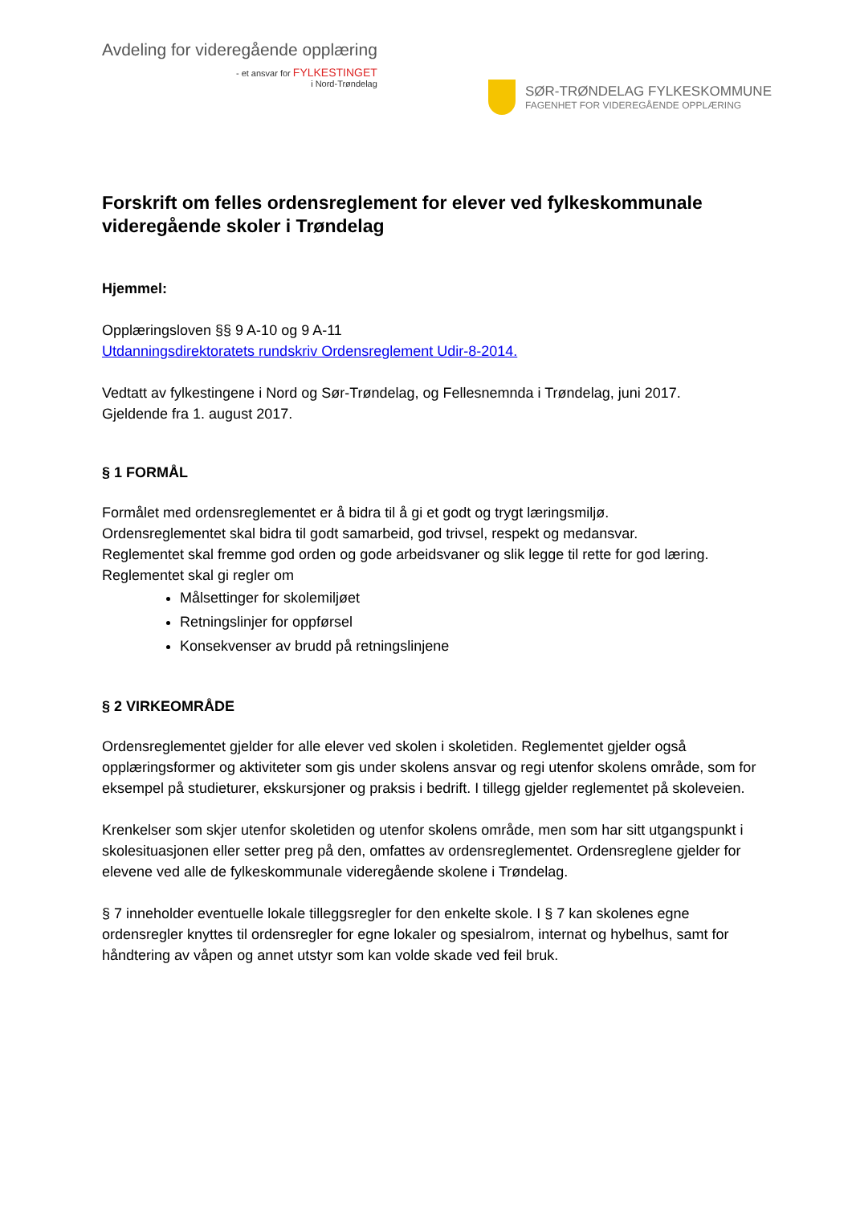Avdeling for videregående opplæring
- et ansvar for FYLKESTINGET
i Nord-Trøndelag
SØR-TRØNDELAG FYLKESKOMMUNE
FAGENHET FOR VIDEREGÅENDE OPPLÆRING
Forskrift om felles ordensreglement for elever ved fylkeskommunale videregående skoler i Trøndelag
Hjemmel:
Opplæringsloven §§ 9 A-10 og 9 A-11
Utdanningsdirektoratets rundskriv Ordensreglement Udir-8-2014.
Vedtatt av fylkestingene i Nord og Sør-Trøndelag, og Fellesnemnda i Trøndelag, juni 2017.
Gjeldende fra 1. august 2017.
§ 1 FORMÅL
Formålet med ordensreglementet er å bidra til å gi et godt og trygt læringsmiljø.
Ordensreglementet skal bidra til godt samarbeid, god trivsel, respekt og medansvar.
Reglementet skal fremme god orden og gode arbeidsvaner og slik legge til rette for god læring.
Reglementet skal gi regler om
Målsettinger for skolemiljøet
Retningslinjer for oppførsel
Konsekvenser av brudd på retningslinjene
§ 2 VIRKEOMRÅDE
Ordensreglementet gjelder for alle elever ved skolen i skoletiden. Reglementet gjelder også opplæringsformer og aktiviteter som gis under skolens ansvar og regi utenfor skolens område, som for eksempel på studieturer, ekskursjoner og praksis i bedrift. I tillegg gjelder reglementet på skoleveien.
Krenkelser som skjer utenfor skoletiden og utenfor skolens område, men som har sitt utgangspunkt i skolesituasjonen eller setter preg på den, omfattes av ordensreglementet. Ordensreglene gjelder for elevene ved alle de fylkeskommunale videregående skolene i Trøndelag.
§ 7 inneholder eventuelle lokale tilleggsregler for den enkelte skole. I § 7 kan skolenes egne ordensregler knyttes til ordensregler for egne lokaler og spesialrom, internat og hybelhus, samt for håndtering av våpen og annet utstyr som kan volde skade ved feil bruk.